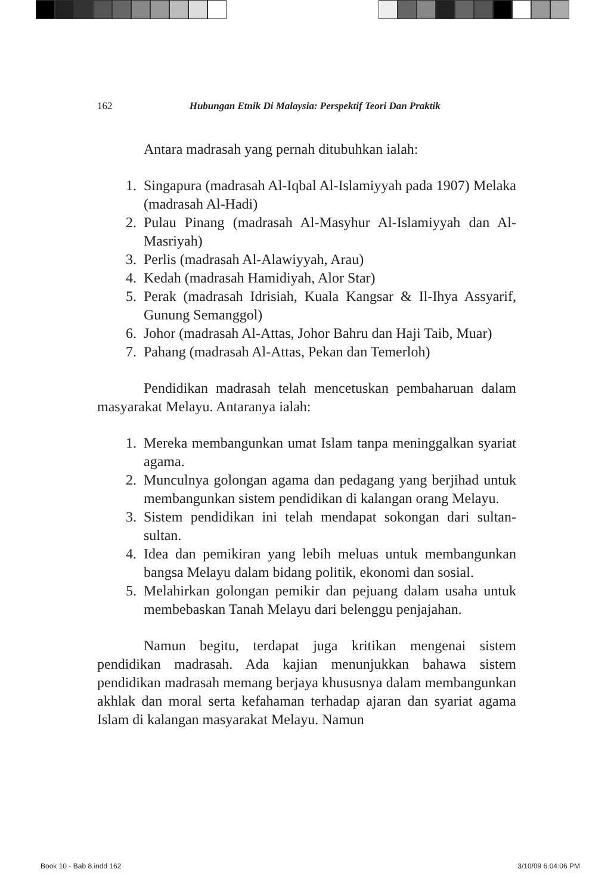162 Hubungan Etnik Di Malaysia: Perspektif Teori Dan Praktik
Antara madrasah yang pernah ditubuhkan ialah:
1. Singapura (madrasah Al-Iqbal Al-Islamiyyah pada 1907) Melaka (madrasah Al-Hadi)
2. Pulau Pinang (madrasah Al-Masyhur Al-Islamiyyah dan Al-Masriyah)
3. Perlis (madrasah Al-Alawiyyah, Arau)
4. Kedah (madrasah Hamidiyah, Alor Star)
5. Perak (madrasah Idrisiah, Kuala Kangsar & Il-Ihya Assyarif, Gunung Semanggol)
6. Johor (madrasah Al-Attas, Johor Bahru dan Haji Taib, Muar)
7. Pahang (madrasah Al-Attas, Pekan dan Temerloh)
Pendidikan madrasah telah mencetuskan pembaharuan dalam masyarakat Melayu. Antaranya ialah:
1. Mereka membangunkan umat Islam tanpa meninggalkan syariat agama.
2. Munculnya golongan agama dan pedagang yang berjihad untuk membangunkan sistem pendidikan di kalangan orang Melayu.
3. Sistem pendidikan ini telah mendapat sokongan dari sultan-sultan.
4. Idea dan pemikiran yang lebih meluas untuk membangunkan bangsa Melayu dalam bidang politik, ekonomi dan sosial.
5. Melahirkan golongan pemikir dan pejuang dalam usaha untuk membebaskan Tanah Melayu dari belenggu penjajahan.
Namun begitu, terdapat juga kritikan mengenai sistem pendidikan madrasah. Ada kajian menunjukkan bahawa sistem pendidikan madrasah memang berjaya khususnya dalam membangunkan akhlak dan moral serta kefahaman terhadap ajaran dan syariat agama Islam di kalangan masyarakat Melayu. Namun
Book 10 - Bab 8.indd 162 3/10/09 6:04:06 PM